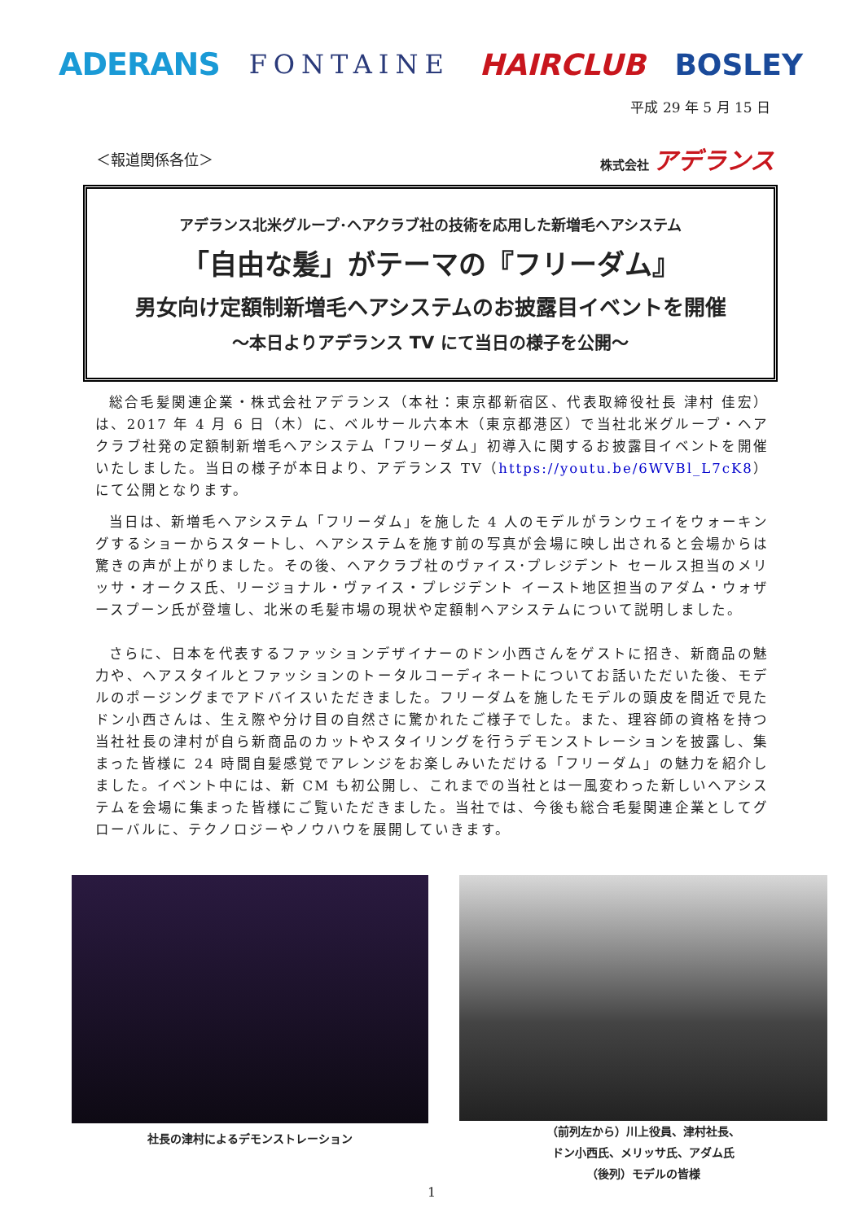ADERANS FONTAINE HAIRCLUB BOSLEY
平成 29 年 5 月 15 日
＜報道関係各位＞ 株式会社 アデランス
アデランス北米グループ･ヘアクラブ社の技術を応用した新増毛ヘアシステム
「自由な髪」がテーマの『フリーダム』
男女向け定額制新増毛ヘアシステムのお披露目イベントを開催
～本日よりアデランス TV にて当日の様子を公開～
総合毛髪関連企業・株式会社アデランス（本社：東京都新宿区、代表取締役社長 津村 佳宏）は、2017 年 4 月 6 日（木）に、ベルサール六本木（東京都港区）で当社北米グループ・ヘアクラブ社発の定額制新増毛ヘアシステム「フリーダム」初導入に関するお披露目イベントを開催いたしました。当日の様子が本日より、アデランス TV（https://youtu.be/6WVBl_L7cK8）にて公開となります。
当日は、新増毛ヘアシステム「フリーダム」を施した 4 人のモデルがランウェイをウォーキングするショーからスタートし、ヘアシステムを施す前の写真が会場に映し出されると会場からは驚きの声が上がりました。その後、ヘアクラブ社のヴァイス･プレジデント セールス担当のメリッサ・オークス氏、リージョナル・ヴァイス・プレジデント イースト地区担当のアダム・ウォザースプーン氏が登壇し、北米の毛髪市場の現状や定額制ヘアシステムについて説明しました。
さらに、日本を代表するファッションデザイナーのドン小西さんをゲストに招き、新商品の魅力や、ヘアスタイルとファッションのトータルコーディネートについてお話いただいた後、モデルのポージングまでアドバイスいただきました。フリーダムを施したモデルの頭皮を間近で見たドン小西さんは、生え際や分け目の自然さに驚かれたご様子でした。また、理容師の資格を持つ当社社長の津村が自ら新商品のカットやスタイリングを行うデモンストレーションを披露し、集まった皆様に 24 時間自髪感覚でアレンジをお楽しみいただける「フリーダム」の魅力を紹介しました。イベント中には、新 CM も初公開し、これまでの当社とは一風変わった新しいヘアシステムを会場に集まった皆様にご覧いただきました。当社では、今後も総合毛髪関連企業としてグローバルに、テクノロジーやノウハウを展開していきます。
社長の津村によるデモンストレーション
（前列左から）川上役員、津村社長、
ドン小西氏、メリッサ氏、アダム氏
（後列）モデルの皆様
1